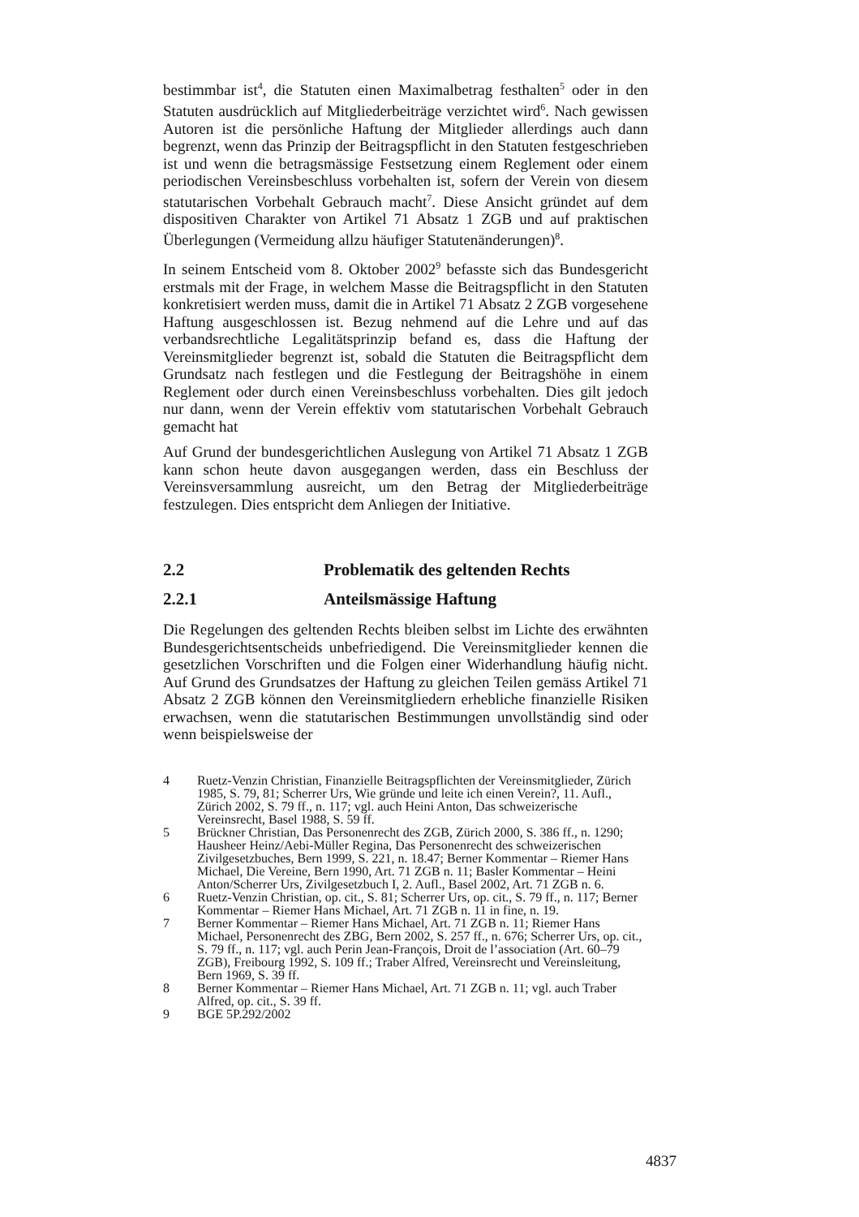bestimmbar ist<sup>4</sup>, die Statuten einen Maximalbetrag festhalten<sup>5</sup> oder in den Statuten ausdrücklich auf Mitgliederbeiträge verzichtet wird<sup>6</sup>. Nach gewissen Autoren ist die persönliche Haftung der Mitglieder allerdings auch dann begrenzt, wenn das Prinzip der Beitragspflicht in den Statuten festgeschrieben ist und wenn die betragsmässige Festsetzung einem Reglement oder einem periodischen Vereinsbeschluss vorbehalten ist, sofern der Verein von diesem statutarischen Vorbehalt Gebrauch macht<sup>7</sup>. Diese Ansicht gründet auf dem dispositiven Charakter von Artikel 71 Absatz 1 ZGB und auf praktischen Überlegungen (Vermeidung allzu häufiger Statutenänderungen)<sup>8</sup>.
In seinem Entscheid vom 8. Oktober 2002<sup>9</sup> befasste sich das Bundesgericht erstmals mit der Frage, in welchem Masse die Beitragspflicht in den Statuten konkretisiert werden muss, damit die in Artikel 71 Absatz 2 ZGB vorgesehene Haftung ausgeschlossen ist. Bezug nehmend auf die Lehre und auf das verbandsrechtliche Legalitätsprinzip befand es, dass die Haftung der Vereinsmitglieder begrenzt ist, sobald die Statuten die Beitragspflicht dem Grundsatz nach festlegen und die Festlegung der Beitragshöhe in einem Reglement oder durch einen Vereinsbeschluss vorbehalten. Dies gilt jedoch nur dann, wenn der Verein effektiv vom statutarischen Vorbehalt Gebrauch gemacht hat
Auf Grund der bundesgerichtlichen Auslegung von Artikel 71 Absatz 1 ZGB kann schon heute davon ausgegangen werden, dass ein Beschluss der Vereinsversammlung ausreicht, um den Betrag der Mitgliederbeiträge festzulegen. Dies entspricht dem Anliegen der Initiative.
2.2 Problematik des geltenden Rechts
2.2.1 Anteilsmässige Haftung
Die Regelungen des geltenden Rechts bleiben selbst im Lichte des erwähnten Bundesgerichtsentscheids unbefriedigend. Die Vereinsmitglieder kennen die gesetzlichen Vorschriften und die Folgen einer Widerhandlung häufig nicht. Auf Grund des Grundsatzes der Haftung zu gleichen Teilen gemäss Artikel 71 Absatz 2 ZGB können den Vereinsmitgliedern erhebliche finanzielle Risiken erwachsen, wenn die statutarischen Bestimmungen unvollständig sind oder wenn beispielsweise der
4 Ruetz-Venzin Christian, Finanzielle Beitragspflichten der Vereinsmitglieder, Zürich 1985, S. 79, 81; Scherrer Urs, Wie gründe und leite ich einen Verein?, 11. Aufl., Zürich 2002, S. 79 ff., n. 117; vgl. auch Heini Anton, Das schweizerische Vereinsrecht, Basel 1988, S. 59 ff.
5 Brückner Christian, Das Personenrecht des ZGB, Zürich 2000, S. 386 ff., n. 1290; Hausheer Heinz/Aebi-Müller Regina, Das Personenrecht des schweizerischen Zivilgesetzbuches, Bern 1999, S. 221, n. 18.47; Berner Kommentar – Riemer Hans Michael, Die Vereine, Bern 1990, Art. 71 ZGB n. 11; Basler Kommentar – Heini Anton/Scherrer Urs, Zivilgesetzbuch I, 2. Aufl., Basel 2002, Art. 71 ZGB n. 6.
6 Ruetz-Venzin Christian, op. cit., S. 81; Scherrer Urs, op. cit., S. 79 ff., n. 117; Berner Kommentar – Riemer Hans Michael, Art. 71 ZGB n. 11 in fine, n. 19.
7 Berner Kommentar – Riemer Hans Michael, Art. 71 ZGB n. 11; Riemer Hans Michael, Personenrecht des ZBG, Bern 2002, S. 257 ff., n. 676; Scherrer Urs, op. cit., S. 79 ff., n. 117; vgl. auch Perin Jean-François, Droit de l’association (Art. 60–79 ZGB), Freibourg 1992, S. 109 ff.; Traber Alfred, Vereinsrecht und Vereinsleitung, Bern 1969, S. 39 ff.
8 Berner Kommentar – Riemer Hans Michael, Art. 71 ZGB n. 11; vgl. auch Traber Alfred, op. cit., S. 39 ff.
9 BGE 5P.292/2002
4837